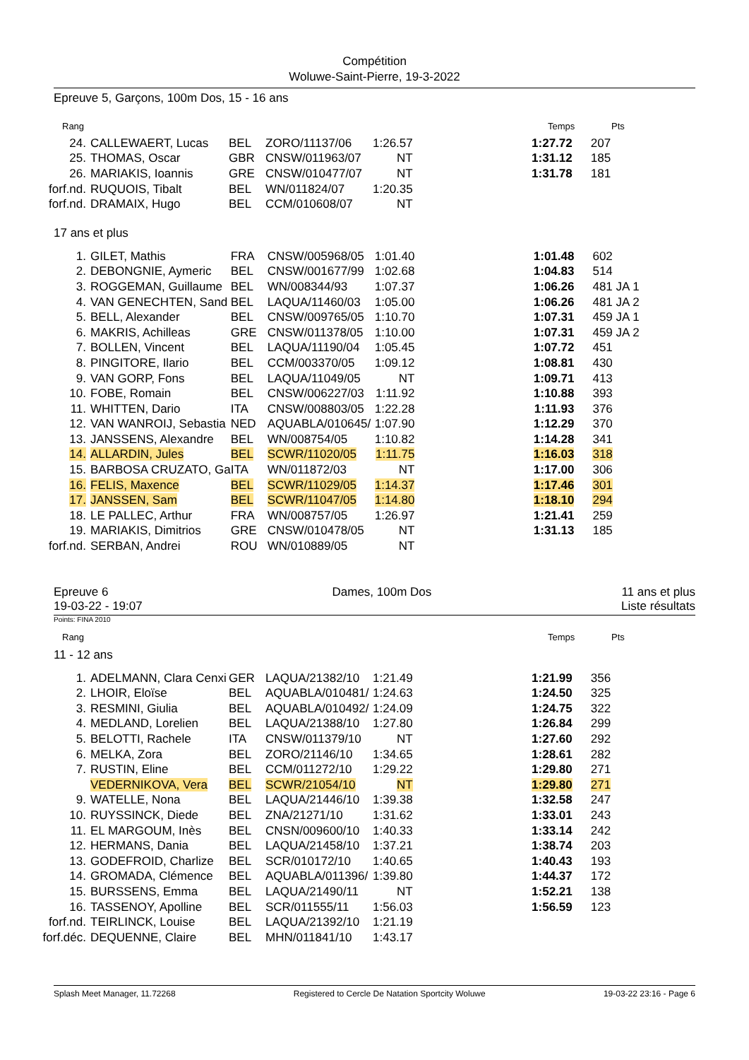Compétition
Woluwe-Saint-Pierre, 19-3-2022
Epreuve 5, Garçons, 100m Dos, 15 - 16 ans
Rang Temps Pts
| 24. | CALLEWAERT, Lucas | BEL | ZORO/11137/06 | 1:26.57 | | 1:27.72 | 207 |
| 25. | THOMAS, Oscar | GBR | CNSW/011963/07 | NT | | 1:31.12 | 185 |
| 26. | MARIAKIS, Ioannis | GRE | CNSW/010477/07 | NT | | 1:31.78 | 181 |
| forf.nd. | RUQUOIS, Tibalt | BEL | WN/011824/07 | 1:20.35 | | | |
| forf.nd. | DRAMAIX, Hugo | BEL | CCM/010608/07 | NT | | | |
17 ans et plus
| 1. | GILET, Mathis | FRA | CNSW/005968/05 | 1:01.40 | | 1:01.48 | 602 |
| 2. | DEBONGNIE, Aymeric | BEL | CNSW/001677/99 | 1:02.68 | | 1:04.83 | 514 |
| 3. | ROGGEMAN, Guillaume | BEL | WN/008344/93 | 1:07.37 | | 1:06.26 | 481 JA 1 |
| 4. | VAN GENECHTEN, Sand | BEL | LAQUA/11460/03 | 1:05.00 | | 1:06.26 | 481 JA 2 |
| 5. | BELL, Alexander | BEL | CNSW/009765/05 | 1:10.70 | | 1:07.31 | 459 JA 1 |
| 6. | MAKRIS, Achilleas | GRE | CNSW/011378/05 | 1:10.00 | | 1:07.31 | 459 JA 2 |
| 7. | BOLLEN, Vincent | BEL | LAQUA/11190/04 | 1:05.45 | | 1:07.72 | 451 |
| 8. | PINGITORE, Ilario | BEL | CCM/003370/05 | 1:09.12 | | 1:08.81 | 430 |
| 9. | VAN GORP, Fons | BEL | LAQUA/11049/05 | NT | | 1:09.71 | 413 |
| 10. | FOBE, Romain | BEL | CNSW/006227/03 | 1:11.92 | | 1:10.88 | 393 |
| 11. | WHITTEN, Dario | ITA | CNSW/008803/05 | 1:22.28 | | 1:11.93 | 376 |
| 12. | VAN WANROIJ, Sebastia | NED | AQUABLA/010645/ | 1:07.90 | | 1:12.29 | 370 |
| 13. | JANSSENS, Alexandre | BEL | WN/008754/05 | 1:10.82 | | 1:14.28 | 341 |
| 14. | ALLARDIN, Jules | BEL | SCWR/11020/05 | 1:11.75 | | 1:16.03 | 318 |
| 15. | BARBOSA CRUZATO, Ga | ITA | WN/011872/03 | NT | | 1:17.00 | 306 |
| 16. | FELIS, Maxence | BEL | SCWR/11029/05 | 1:14.37 | | 1:17.46 | 301 |
| 17. | JANSSEN, Sam | BEL | SCWR/11047/05 | 1:14.80 | | 1:18.10 | 294 |
| 18. | LE PALLEC, Arthur | FRA | WN/008757/05 | 1:26.97 | | 1:21.41 | 259 |
| 19. | MARIAKIS, Dimitrios | GRE | CNSW/010478/05 | NT | | 1:31.13 | 185 |
| forf.nd. | SERBAN, Andrei | ROU | WN/010889/05 | NT | | | |
Epreuve 6
19-03-22 - 19:07
Dames, 100m Dos 11 ans et plus
Liste résultats
Points: FINA 2010
Rang Temps Pts
11 - 12 ans
| 1. | ADELMANN, Clara Cenxi | GER | LAQUA/21382/10 | 1:21.49 | | 1:21.99 | 356 |
| 2. | LHOIR, Eloïse | BEL | AQUABLA/010481/ | 1:24.63 | | 1:24.50 | 325 |
| 3. | RESMINI, Giulia | BEL | AQUABLA/010492/ | 1:24.09 | | 1:24.75 | 322 |
| 4. | MEDLAND, Lorelien | BEL | LAQUA/21388/10 | 1:27.80 | | 1:26.84 | 299 |
| 5. | BELOTTI, Rachele | ITA | CNSW/011379/10 | NT | | 1:27.60 | 292 |
| 6. | MELKA, Zora | BEL | ZORO/21146/10 | 1:34.65 | | 1:28.61 | 282 |
| 7. | RUSTIN, Eline | BEL | CCM/011272/10 | 1:29.22 | | 1:29.80 | 271 |
| | VEDERNIKOVA, Vera | BEL | SCWR/21054/10 | NT | | 1:29.80 | 271 |
| 9. | WATELLE, Nona | BEL | LAQUA/21446/10 | 1:39.38 | | 1:32.58 | 247 |
| 10. | RUYSSINCK, Diede | BEL | ZNA/21271/10 | 1:31.62 | | 1:33.01 | 243 |
| 11. | EL MARGOUM, Inès | BEL | CNSN/009600/10 | 1:40.33 | | 1:33.14 | 242 |
| 12. | HERMANS, Dania | BEL | LAQUA/21458/10 | 1:37.21 | | 1:38.74 | 203 |
| 13. | GODEFROID, Charlize | BEL | SCR/010172/10 | 1:40.65 | | 1:40.43 | 193 |
| 14. | GROMADA, Clémence | BEL | AQUABLA/011396/ | 1:39.80 | | 1:44.37 | 172 |
| 15. | BURSSENS, Emma | BEL | LAQUA/21490/11 | NT | | 1:52.21 | 138 |
| 16. | TASSENOY, Apolline | BEL | SCR/011555/11 | 1:56.03 | | 1:56.59 | 123 |
| forf.nd. | TEIRLINCK, Louise | BEL | LAQUA/21392/10 | 1:21.19 | | | |
| forf.déc. | DEQUENNE, Claire | BEL | MHN/011841/10 | 1:43.17 | | | |
Splash Meet Manager, 11.72268 Registered to Cercle De Natation Sportcity Woluwe 19-03-22 23:16 - Page 6